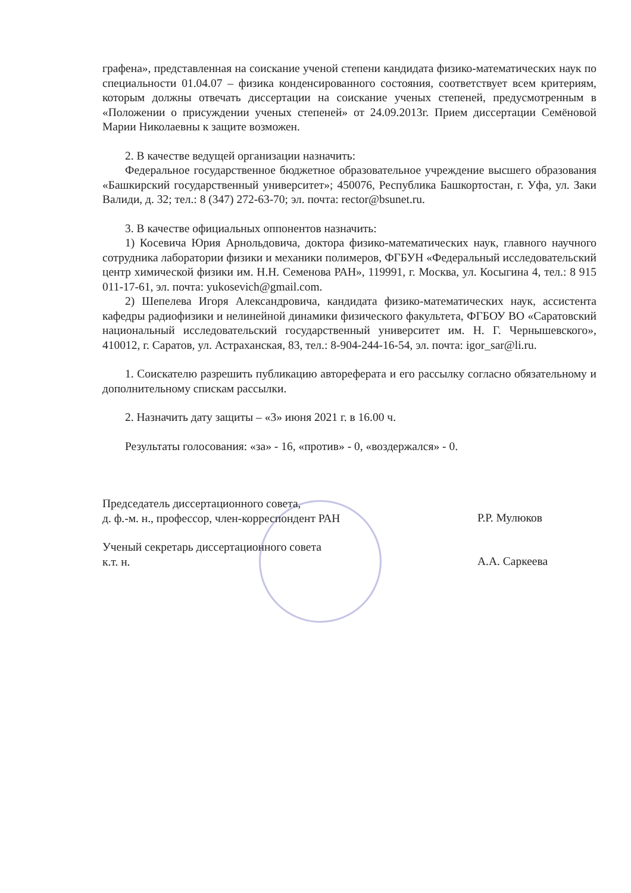графена», представленная на соискание ученой степени кандидата физико-математических наук по специальности 01.04.07 – физика конденсированного состояния, соответствует всем критериям, которым должны отвечать диссертации на соискание ученых степеней, предусмотренным в «Положении о присуждении ученых степеней» от 24.09.2013г. Прием диссертации Семёновой Марии Николаевны к защите возможен.
2. В качестве ведущей организации назначить:
Федеральное государственное бюджетное образовательное учреждение высшего образования «Башкирский государственный университет»; 450076, Республика Башкортостан, г. Уфа, ул. Заки Валиди, д. 32; тел.: 8 (347) 272-63-70; эл. почта: rector@bsunet.ru.
3. В качестве официальных оппонентов назначить:
1) Косевича Юрия Арнольдовича, доктора физико-математических наук, главного научного сотрудника лаборатории физики и механики полимеров, ФГБУН «Федеральный исследовательский центр химической физики им. Н.Н. Семенова РАН», 119991, г. Москва, ул. Косыгина 4, тел.: 8 915 011-17-61, эл. почта: yukosevich@gmail.com.
2) Шепелева Игоря Александровича, кандидата физико-математических наук, ассистента кафедры радиофизики и нелинейной динамики физического факультета, ФГБОУ ВО «Саратовский национальный исследовательский государственный университет им. Н. Г. Чернышевского», 410012, г. Саратов, ул. Астраханская, 83, тел.: 8-904-244-16-54, эл. почта: igor_sar@li.ru.
1. Соискателю разрешить публикацию автореферата и его рассылку согласно обязательному и дополнительному спискам рассылки.
2. Назначить дату защиты – «3» июня 2021 г. в 16.00 ч.
Результаты голосования: «за» - 16, «против» - 0, «воздержался» - 0.
Председатель диссертационного совета,
д. ф.-м. н., профессор, член-корреспондент РАН
Р.Р. Мулюков
Ученый секретарь диссертационного совета
к.т. н.
А.А. Саркеева